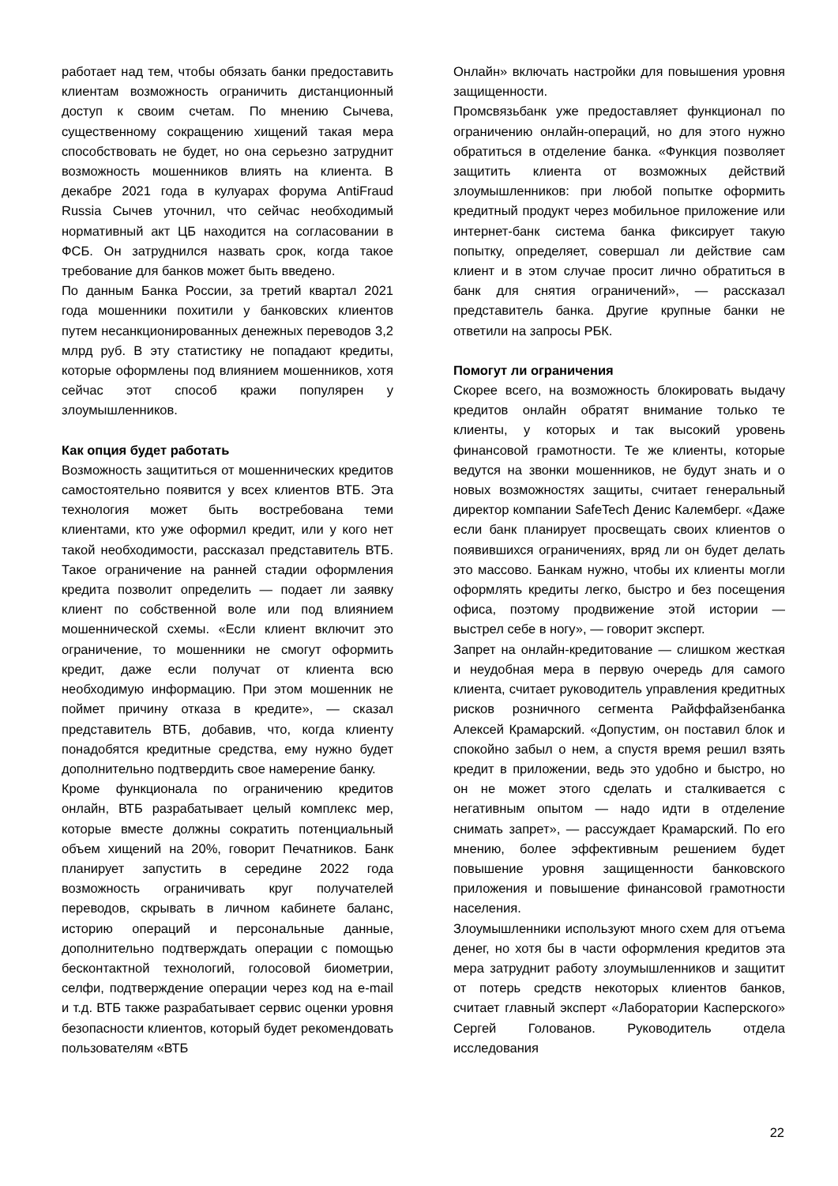работает над тем, чтобы обязать банки предоставить клиентам возможность ограничить дистанционный доступ к своим счетам. По мнению Сычева, существенному сокращению хищений такая мера способствовать не будет, но она серьезно затруднит возможность мошенников влиять на клиента. В декабре 2021 года в кулуарах форума AntiFraud Russia Сычев уточнил, что сейчас необходимый нормативный акт ЦБ находится на согласовании в ФСБ. Он затруднился назвать срок, когда такое требование для банков может быть введено.
По данным Банка России, за третий квартал 2021 года мошенники похитили у банковских клиентов путем несанкционированных денежных переводов 3,2 млрд руб. В эту статистику не попадают кредиты, которые оформлены под влиянием мошенников, хотя сейчас этот способ кражи популярен у злоумышленников.
Как опция будет работать
Возможность защититься от мошеннических кредитов самостоятельно появится у всех клиентов ВТБ. Эта технология может быть востребована теми клиентами, кто уже оформил кредит, или у кого нет такой необходимости, рассказал представитель ВТБ. Такое ограничение на ранней стадии оформления кредита позволит определить — подает ли заявку клиент по собственной воле или под влиянием мошеннической схемы. «Если клиент включит это ограничение, то мошенники не смогут оформить кредит, даже если получат от клиента всю необходимую информацию. При этом мошенник не поймет причину отказа в кредите», — сказал представитель ВТБ, добавив, что, когда клиенту понадобятся кредитные средства, ему нужно будет дополнительно подтвердить свое намерение банку.
Кроме функционала по ограничению кредитов онлайн, ВТБ разрабатывает целый комплекс мер, которые вместе должны сократить потенциальный объем хищений на 20%, говорит Печатников. Банк планирует запустить в середине 2022 года возможность ограничивать круг получателей переводов, скрывать в личном кабинете баланс, историю операций и персональные данные, дополнительно подтверждать операции с помощью бесконтактной технологий, голосовой биометрии, селфи, подтверждение операции через код на e-mail и т.д. ВТБ также разрабатывает сервис оценки уровня безопасности клиентов, который будет рекомендовать пользователям «ВТБ
Онлайн» включать настройки для повышения уровня защищенности.
Промсвязьбанк уже предоставляет функционал по ограничению онлайн-операций, но для этого нужно обратиться в отделение банка. «Функция позволяет защитить клиента от возможных действий злоумышленников: при любой попытке оформить кредитный продукт через мобильное приложение или интернет-банк система банка фиксирует такую попытку, определяет, совершал ли действие сам клиент и в этом случае просит лично обратиться в банк для снятия ограничений», — рассказал представитель банка. Другие крупные банки не ответили на запросы РБК.
Помогут ли ограничения
Скорее всего, на возможность блокировать выдачу кредитов онлайн обратят внимание только те клиенты, у которых и так высокий уровень финансовой грамотности. Те же клиенты, которые ведутся на звонки мошенников, не будут знать и о новых возможностях защиты, считает генеральный директор компании SafeTech Денис Калемберг. «Даже если банк планирует просвещать своих клиентов о появившихся ограничениях, вряд ли он будет делать это массово. Банкам нужно, чтобы их клиенты могли оформлять кредиты легко, быстро и без посещения офиса, поэтому продвижение этой истории — выстрел себе в ногу», — говорит эксперт.
Запрет на онлайн-кредитование — слишком жесткая и неудобная мера в первую очередь для самого клиента, считает руководитель управления кредитных рисков розничного сегмента Райффайзенбанка Алексей Крамарский. «Допустим, он поставил блок и спокойно забыл о нем, а спустя время решил взять кредит в приложении, ведь это удобно и быстро, но он не может этого сделать и сталкивается с негативным опытом — надо идти в отделение снимать запрет», — рассуждает Крамарский. По его мнению, более эффективным решением будет повышение уровня защищенности банковского приложения и повышение финансовой грамотности населения.
Злоумышленники используют много схем для отъема денег, но хотя бы в части оформления кредитов эта мера затруднит работу злоумышленников и защитит от потерь средств некоторых клиентов банков, считает главный эксперт «Лаборатории Касперского» Сергей Голованов. Руководитель отдела исследования
22